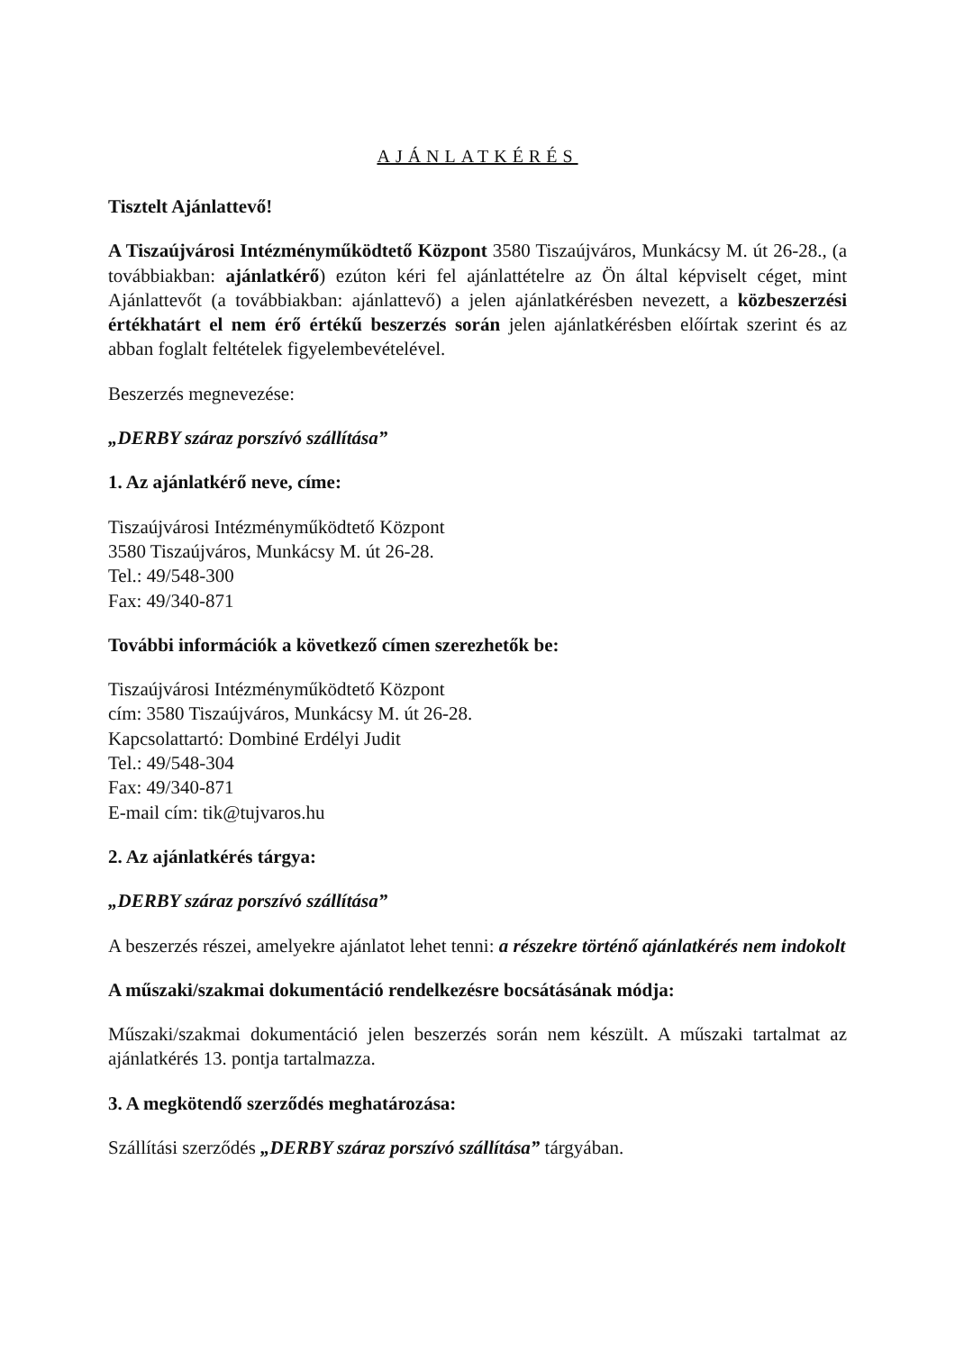AJÁNLATKÉRÉS
Tisztelt Ajánlattevő!
A Tiszaújvárosi Intézményműködtető Központ 3580 Tiszaújváros, Munkácsy M. út 26-28., (a továbbiakban: ajánlatkérő) ezúton kéri fel ajánlattételre az Ön által képviselt céget, mint Ajánlattevőt (a továbbiakban: ajánlattevő) a jelen ajánlatkérésben nevezett, a közbeszerzési értékhatárt el nem érő értékű beszerzés során jelen ajánlatkérésben előírtak szerint és az abban foglalt feltételek figyelembevételével.
Beszerzés megnevezése:
„DERBY száraz porszívó szállítása”
1. Az ajánlatkérő neve, címe:
Tiszaújvárosi Intézményműködtető Központ
3580 Tiszaújváros, Munkácsy M. út 26-28.
Tel.: 49/548-300
Fax: 49/340-871
További információk a következő címen szerezhetők be:
Tiszaújvárosi Intézményműködtető Központ
cím: 3580 Tiszaújváros, Munkácsy M. út 26-28.
Kapcsolattartó: Dombiné Erdélyi Judit
Tel.: 49/548-304
Fax: 49/340-871
E-mail cím: tik@tujvaros.hu
2. Az ajánlatkérés tárgya:
„DERBY száraz porszívó szállítása”
A beszerzés részei, amelyekre ajánlatot lehet tenni: a részekre történő ajánlatkérés nem indokolt
A műszaki/szakmai dokumentáció rendelkezésre bocsátásának módja:
Műszaki/szakmai dokumentáció jelen beszerzés során nem készült. A műszaki tartalmat az ajánlatkérés 13. pontja tartalmazza.
3. A megkötendő szerződés meghatározása:
Szállítási szerződés „DERBY száraz porszívó szállítása” tárgyában.